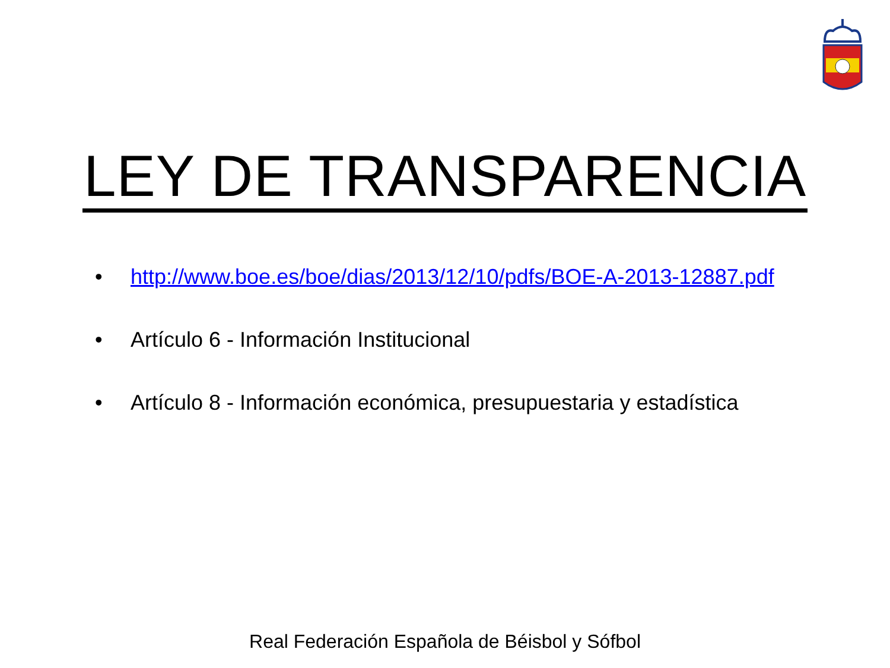LEY DE TRANSPARENCIA
• http://www.boe.es/boe/dias/2013/12/10/pdfs/BOE-A-2013-12887.pdf
• Artículo 6 - Información Institucional
• Artículo 8 - Información económica, presupuestaria y estadística
Real Federación Española de Béisbol y Sófbol